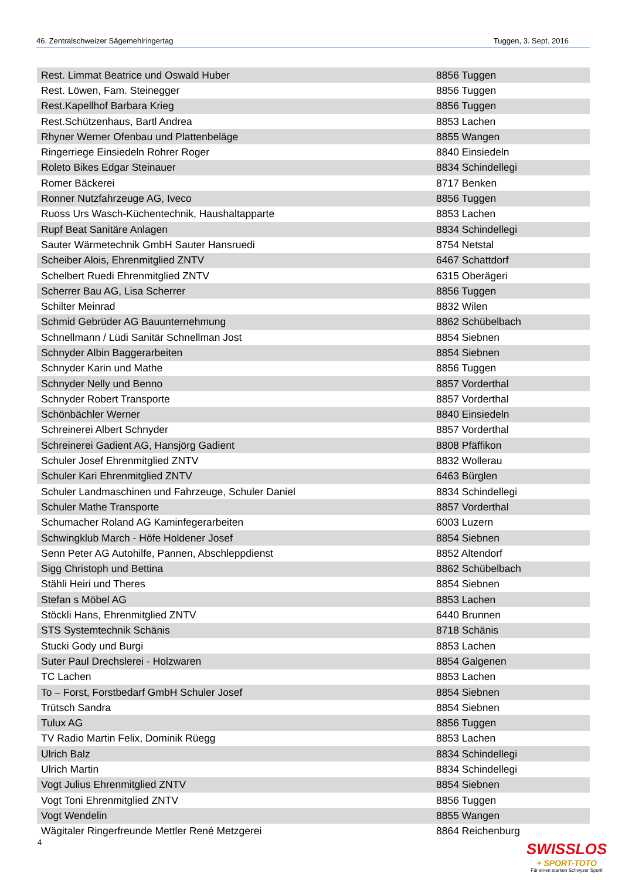46. Zentralschweizer Sägemehlringertag Tuggen, 3. Sept. 2016
| Rest. Limmat Beatrice und Oswald Huber | 8856 Tuggen |
| Rest. Löwen, Fam. Steinegger | 8856 Tuggen |
| Rest.Kapellhof Barbara Krieg | 8856 Tuggen |
| Rest.Schützenhaus, Bartl Andrea | 8853 Lachen |
| Rhyner Werner Ofenbau und Plattenbeläge | 8855 Wangen |
| Ringerriege Einsiedeln Rohrer Roger | 8840 Einsiedeln |
| Roleto Bikes Edgar Steinauer | 8834 Schindellegi |
| Romer Bäckerei | 8717 Benken |
| Ronner Nutzfahrzeuge AG, Iveco | 8856 Tuggen |
| Ruoss Urs Wasch-Küchentechnik, Haushaltapparte | 8853 Lachen |
| Rupf Beat Sanitäre Anlagen | 8834 Schindellegi |
| Sauter Wärmetechnik GmbH Sauter Hansruedi | 8754 Netstal |
| Scheiber Alois, Ehrenmitglied ZNTV | 6467 Schattdorf |
| Schelbert Ruedi Ehrenmitglied ZNTV | 6315 Oberägeri |
| Scherrer Bau AG, Lisa Scherrer | 8856 Tuggen |
| Schilter Meinrad | 8832 Wilen |
| Schmid Gebrüder AG Bauunternehmung | 8862 Schübelbach |
| Schnellmann / Lüdi Sanitär Schnellman Jost | 8854 Siebnen |
| Schnyder Albin Baggerarbeiten | 8854 Siebnen |
| Schnyder Karin und Mathe | 8856 Tuggen |
| Schnyder Nelly und Benno | 8857 Vorderthal |
| Schnyder Robert Transporte | 8857 Vorderthal |
| Schönbächler Werner | 8840 Einsiedeln |
| Schreinerei Albert Schnyder | 8857 Vorderthal |
| Schreinerei Gadient AG, Hansjörg Gadient | 8808 Pfäffikon |
| Schuler Josef Ehrenmitglied ZNTV | 8832 Wollerau |
| Schuler Kari Ehrenmitglied ZNTV | 6463 Bürglen |
| Schuler Landmaschinen und Fahrzeuge, Schuler Daniel | 8834 Schindellegi |
| Schuler Mathe Transporte | 8857 Vorderthal |
| Schumacher Roland AG Kaminfegerarbeiten | 6003 Luzern |
| Schwingklub March - Höfe Holdener Josef | 8854 Siebnen |
| Senn Peter AG Autohilfe, Pannen, Abschleppdienst | 8852 Altendorf |
| Sigg Christoph und Bettina | 8862 Schübelbach |
| Stähli Heiri und Theres | 8854 Siebnen |
| Stefan s Möbel AG | 8853 Lachen |
| Stöckli Hans, Ehrenmitglied ZNTV | 6440 Brunnen |
| STS Systemtechnik Schänis | 8718 Schänis |
| Stucki Gody und Burgi | 8853 Lachen |
| Suter Paul Drechslerei - Holzwaren | 8854 Galgenen |
| TC Lachen | 8853 Lachen |
| To – Forst, Forstbedarf GmbH Schuler Josef | 8854 Siebnen |
| Trütsch Sandra | 8854 Siebnen |
| Tulux AG | 8856 Tuggen |
| TV Radio Martin Felix, Dominik Rüegg | 8853 Lachen |
| Ulrich Balz | 8834 Schindellegi |
| Ulrich Martin | 8834 Schindellegi |
| Vogt Julius Ehrenmitglied ZNTV | 8854 Siebnen |
| Vogt Toni Ehrenmitglied ZNTV | 8856 Tuggen |
| Vogt Wendelin | 8855 Wangen |
| Wägitaler Ringerfreunde Mettler René Metzgerei | 8864 Reichenburg |
4
SWISSLOS
+ SPORT-TOTO
Für einen starken Schwyzer Sport!